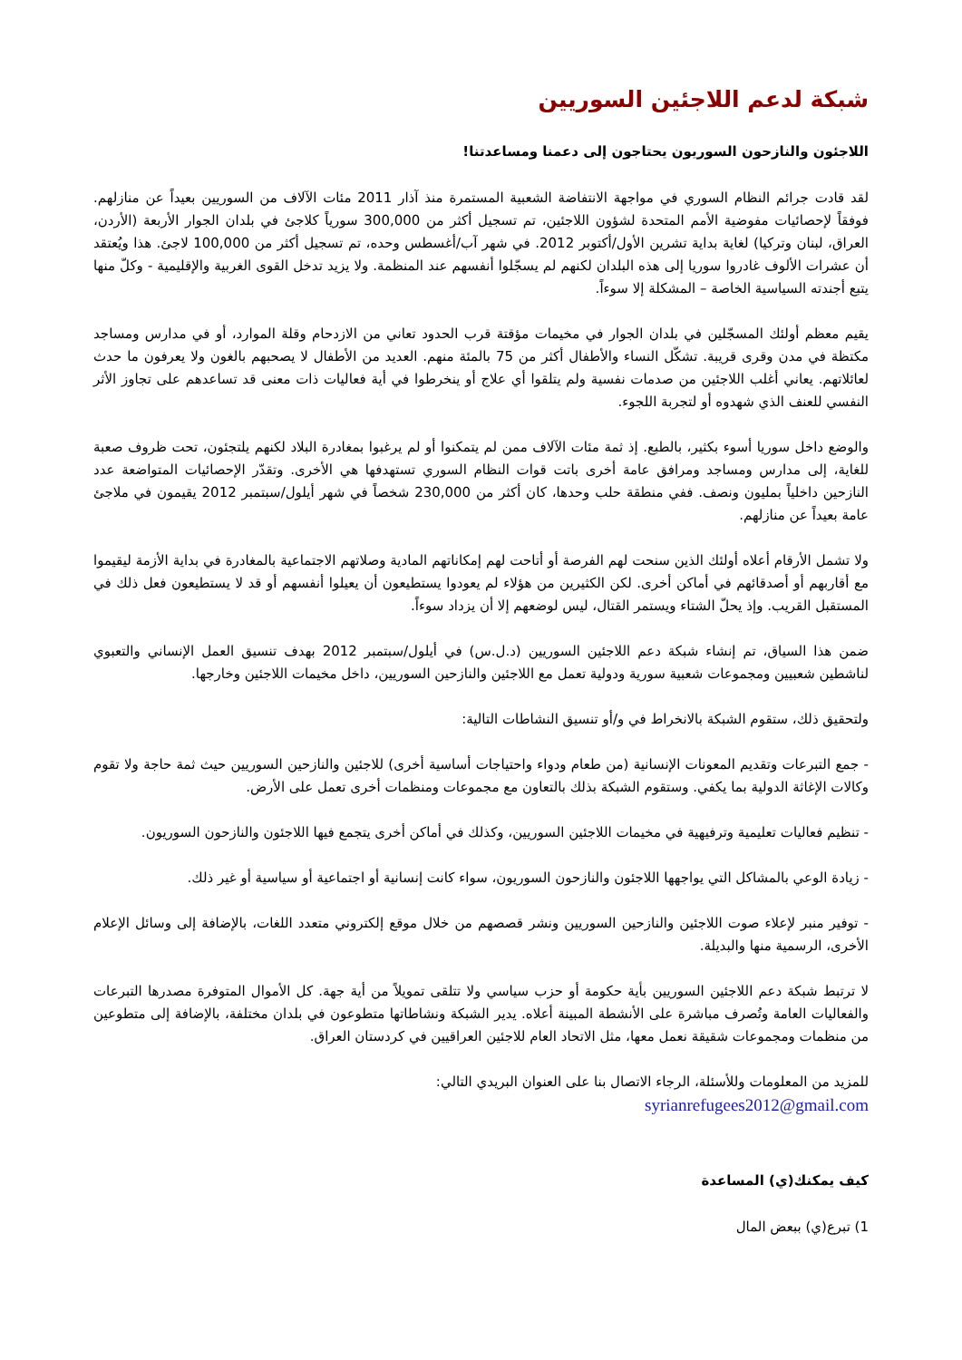شبكة لدعم اللاجئين السوريين
اللاجئون والنازحون السوريون يحتاجون إلى دعمنا ومساعدتنا!
لقد قادت جرائم النظام السوري في مواجهة الانتفاضة الشعبية المستمرة منذ آذار 2011 مئات الآلاف من السوريين بعيداً عن منازلهم. فوفقاً لإحصائيات مفوضية الأمم المتحدة لشؤون اللاجئين، تم تسجيل أكثر من 300,000 سورياً كلاجئ في بلدان الجوار الأربعة (الأردن، العراق، لبنان وتركيا) لغاية بداية تشرين الأول/أكتوبر 2012. في شهر آب/أغسطس وحده، تم تسجيل أكثر من 100,000 لاجئ. هذا ويُعتقد أن عشرات الألوف غادروا سوريا إلى هذه البلدان لكنهم لم يسجّلوا أنفسهم عند المنظمة. ولا يزيد تدخل القوى الغربية والإقليمية - وكلّ منها يتبع أجندته السياسية الخاصة – المشكلة إلا سوءاً.
يقيم معظم أولئك المسجّلين في بلدان الجوار في مخيمات مؤقتة قرب الحدود تعاني من الازدحام وقلة الموارد، أو في مدارس ومساجد مكتظة في مدن وقرى قريبة. تشكّل النساء والأطفال أكثر من 75 بالمئة منهم. العديد من الأطفال لا يصحبهم بالغون ولا يعرفون ما حدث لعائلاتهم. يعاني أغلب اللاجئين من صدمات نفسية ولم يتلقوا أي علاج أو ينخرطوا في أية فعاليات ذات معنى قد تساعدهم على تجاوز الأثر النفسي للعنف الذي شهدوه أو لتجربة اللجوء.
والوضع داخل سوريا أسوء بكثير، بالطبع. إذ ثمة مئات الآلاف ممن لم يتمكنوا أو لم يرغبوا بمغادرة البلاد لكنهم يلتجئون، تحت ظروف صعبة للغاية، إلى مدارس ومساجد ومرافق عامة أخرى باتت قوات النظام السوري تستهدفها هي الأخرى. وتقدّر الإحصائيات المتواضعة عدد النازحين داخلياً بمليون ونصف. ففي منطقة حلب وحدها، كان أكثر من 230,000 شخصاً في شهر أيلول/سبتمبر 2012 يقيمون في ملاجئ عامة بعيداً عن منازلهم.
ولا تشمل الأرقام أعلاه أولئك الذين سنحت لهم الفرصة أو أتاحت لهم إمكاناتهم المادية وصلاتهم الاجتماعية بالمغادرة في بداية الأزمة ليقيموا مع أقاربهم أو أصدقائهم في أماكن أخرى. لكن الكثيرين من هؤلاء لم يعودوا يستطيعون أن يعيلوا أنفسهم أو قد لا يستطيعون فعل ذلك في المستقبل القريب. وإذ يحلّ الشتاء ويستمر القتال، ليس لوضعهم إلا أن يزداد سوءاً.
ضمن هذا السياق، تم إنشاء شبكة دعم اللاجئين السوريين (د.ل.س) في أيلول/سبتمبر 2012 بهدف تنسيق العمل الإنساني والتعبوي لناشطين شعبيين ومجموعات شعبية سورية ودولية تعمل مع اللاجئين والنازحين السوريين، داخل مخيمات اللاجئين وخارجها.
ولتحقيق ذلك، ستقوم الشبكة بالانخراط في و/أو تنسيق النشاطات التالية:
- جمع التبرعات وتقديم المعونات الإنسانية (من طعام ودواء واحتياجات أساسية أخرى) للاجئين والنازحين السوريين حيث ثمة حاجة ولا تقوم وكالات الإغاثة الدولية بما يكفي. وستقوم الشبكة بذلك بالتعاون مع مجموعات ومنظمات أخرى تعمل على الأرض.
- تنظيم فعاليات تعليمية وترفيهية في مخيمات اللاجئين السوريين، وكذلك في أماكن أخرى يتجمع فيها اللاجئون والنازحون السوريون.
- زيادة الوعي بالمشاكل التي يواجهها اللاجئون والنازحون السوريون، سواء كانت إنسانية أو اجتماعية أو سياسية أو غير ذلك.
- توفير منبر لإعلاء صوت اللاجئين والنازحين السوريين ونشر قصصهم من خلال موقع إلكتروني متعدد اللغات، بالإضافة إلى وسائل الإعلام الأخرى، الرسمية منها والبديلة.
لا ترتبط شبكة دعم اللاجئين السوريين بأية حكومة أو حزب سياسي ولا تتلقى تمويلاً من أية جهة. كل الأموال المتوفرة مصدرها التبرعات والفعاليات العامة وتُصرف مباشرة على الأنشطة المبينة أعلاه. يدير الشبكة ونشاطاتها متطوعون في بلدان مختلفة، بالإضافة إلى متطوعين من منظمات ومجموعات شقيقة نعمل معها، مثل الاتحاد العام للاجئين العراقيين في كردستان العراق.
للمزيد من المعلومات وللأسئلة، الرجاء الاتصال بنا على العنوان البريدي التالي:
syrianrefugees2012@gmail.com
كيف يمكنك(ي) المساعدة
1) تبرع(ي) ببعض المال